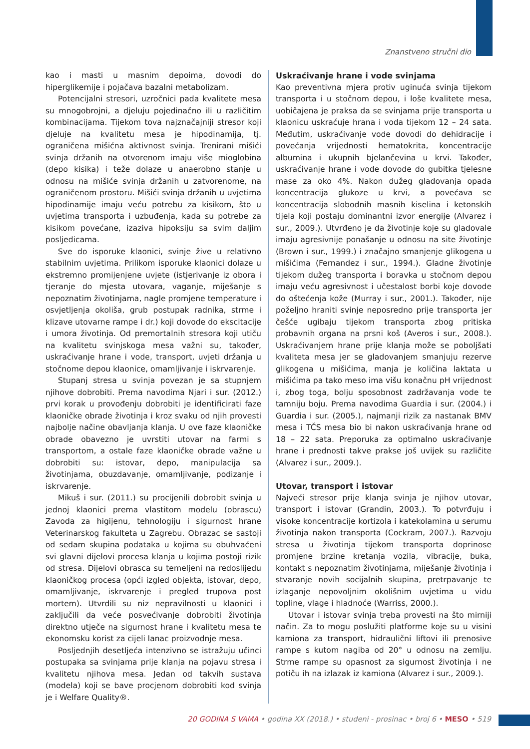Znanstveno stručni dio
kao i masti u masnim depoima, dovodi do hiperglikemije i pojačava bazalni metabolizam.
Potencijalni stresori, uzročnici pada kvalitete mesa su mnogobrojni, a djeluju pojedinačno ili u različitim kombinacijama. Tijekom tova najznačajniji stresor koji djeluje na kvalitetu mesa je hipodinamija, tj. ograničena mišićna aktivnost svinja. Trenirani mišići svinja držanih na otvorenom imaju više mioglobina (depo kisika) i teže dolaze u anaerobno stanje u odnosu na mišiće svinja držanih u zatvorenome, na ograničenom prostoru. Mišići svinja držanih u uvjetima hipodinamije imaju veću potrebu za kisikom, što u uvjetima transporta i uzbuđenja, kada su potrebe za kisikom povećane, izaziva hipoksiju sa svim daljim posljedicama.
Sve do isporuke klaonici, svinje žive u relativno stabilnim uvjetima. Prilikom isporuke klaonici dolaze u ekstremno promijenjene uvjete (istjerivanje iz obora i tjeranje do mjesta utovara, vaganje, miješanje s nepoznatim životinjama, nagle promjene temperature i osvjetljenja okoliša, grub postupak radnika, strme i klizave utovarne rampe i dr.) koji dovode do ekscitacije i umora životinja. Od premortalnih stresora koji utiču na kvalitetu svinjskoga mesa važni su, također, uskraćivanje hrane i vode, transport, uvjeti držanja u stočnome depou klaonice, omamljivanje i iskrvarenje.
Stupanj stresa u svinja povezan je sa stupnjem njihove dobrobiti. Prema navodima Njari i sur. (2012.) prvi korak u provođenju dobrobiti je identificirati faze klaoničke obrade životinja i kroz svaku od njih provesti najbolje načine obavljanja klanja. U ove faze klaoničke obrade obavezno je uvrstiti utovar na farmi s transportom, a ostale faze klaoničke obrade važne u dobrobiti su: istovar, depo, manipulacija sa životinjama, obuzdavanje, omamljivanje, podizanje i iskrvarenje.
Mikuš i sur. (2011.) su procijenili dobrobit svinja u jednoj klaonici prema vlastitom modelu (obrascu) Zavoda za higijenu, tehnologiju i sigurnost hrane Veterinarskog fakulteta u Zagrebu. Obrazac se sastoji od sedam skupina podataka u kojima su obuhvaćeni svi glavni dijelovi procesa klanja u kojima postoji rizik od stresa. Dijelovi obrasca su temeljeni na redoslijedu klaoničkog procesa (opći izgled objekta, istovar, depo, omamljivanje, iskrvarenje i pregled trupova post mortem). Utvrdili su niz nepravilnosti u klaonici i zaključili da veće posvećivanje dobrobiti životinja direktno utječe na sigurnost hrane i kvalitetu mesa te ekonomsku korist za cijeli lanac proizvodnje mesa.
Posljednjih desetljeća intenzivno se istražuju učinci postupaka sa svinjama prije klanja na pojavu stresa i kvalitetu njihova mesa. Jedan od takvih sustava (modela) koji se bave procjenom dobrobiti kod svinja je i Welfare Quality®.
Uskraćivanje hrane i vode svinjama
Kao preventivna mjera protiv uginuća svinja tijekom transporta i u stočnom depou, i loše kvalitete mesa, uobičajena je praksa da se svinjama prije transporta u klaonicu uskraćuje hrana i voda tijekom 12 – 24 sata. Međutim, uskraćivanje vode dovodi do dehidracije i povećanja vrijednosti hematokrita, koncentracije albumina i ukupnih bjelančevina u krvi. Također, uskraćivanje hrane i vode dovode do gubitka tjelesne mase za oko 4%. Nakon dužeg gladovanja opada koncentracija glukoze u krvi, a povećava se koncentracija slobodnih masnih kiselina i ketonskih tijela koji postaju dominantni izvor energije (Alvarez i sur., 2009.). Utvrđeno je da životinje koje su gladovale imaju agresivnije ponašanje u odnosu na site životinje (Brown i sur., 1999.) i značajno smanjenje glikogena u mišićima (Fernandez i sur., 1994.). Gladne životinje tijekom dužeg transporta i boravka u stočnom depou imaju veću agresivnost i učestalost borbi koje dovode do oštećenja kože (Murray i sur., 2001.). Također, nije poželjno hraniti svinje neposredno prije transporta jer češće ugibaju tijekom transporta zbog pritiska probavnih organa na prsni koš (Averos i sur., 2008.). Uskraćivanjem hrane prije klanja može se poboljšati kvaliteta mesa jer se gladovanjem smanjuju rezerve glikogena u mišićima, manja je količina laktata u mišićima pa tako meso ima višu konačnu pH vrijednost i, zbog toga, bolju sposobnost zadržavanja vode te tamniju boju. Prema navodima Guardia i sur. (2004.) i Guardia i sur. (2005.), najmanji rizik za nastanak BMV mesa i TČS mesa bio bi nakon uskraćivanja hrane od 18 – 22 sata. Preporuka za optimalno uskraćivanje hrane i prednosti takve prakse još uvijek su različite (Alvarez i sur., 2009.).
Utovar, transport i istovar
Najveći stresor prije klanja svinja je njihov utovar, transport i istovar (Grandin, 2003.). To potvrđuju i visoke koncentracije kortizola i katekolamina u serumu životinja nakon transporta (Cockram, 2007.). Razvoju stresa u životinja tijekom transporta doprinose promjene brzine kretanja vozila, vibracije, buka, kontakt s nepoznatim životinjama, miješanje životinja i stvaranje novih socijalnih skupina, pretrpavanje te izlaganje nepovoljnim okolišnim uvjetima u vidu topline, vlage i hladnoće (Warriss, 2000.).
Utovar i istovar svinja treba provesti na što mirniji način. Za to mogu poslužiti platforme koje su u visini kamiona za transport, hidraulični liftovi ili prenosive rampe s kutom nagiba od 20° u odnosu na zemlju. Strme rampe su opasnost za sigurnost životinja i ne potiču ih na izlazak iz kamiona (Alvarez i sur., 2009.).
20 GODINA S VAMA • godina XX (2018.) • studeni - prosinac • broj 6 • MESO • 519